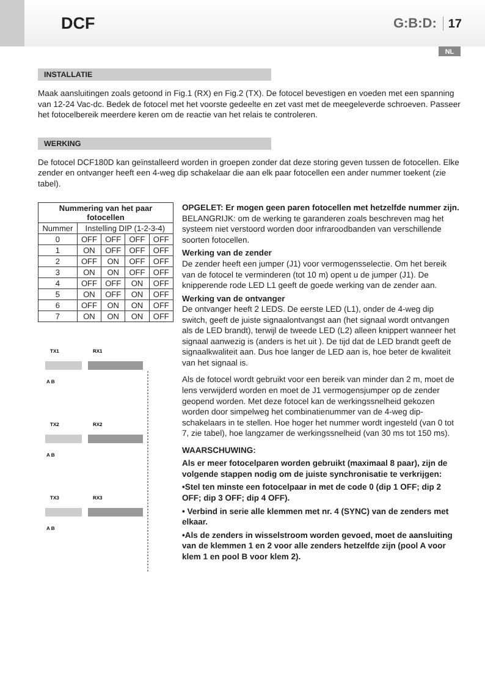DCF
G:B:D: 17
NL
INSTALLATIE
Maak aansluitingen zoals getoond in Fig.1 (RX) en Fig.2 (TX). De fotocel bevestigen en voeden met een spanning van 12-24 Vac-dc. Bedek de fotocel met het voorste gedeelte en zet vast met de meegeleverde schroeven. Passeer het fotocelbereik meerdere keren om de reactie van het relais te controleren.
WERKING
De fotocel DCF180D kan geïnstalleerd worden in groepen zonder dat deze storing geven tussen de fotocellen. Elke zender en ontvanger heeft een 4-weg dip schakelaar die aan elk paar fotocellen een ander nummer toekent (zie tabel).
| Nummering van het paar fotocellen | | | | |
| --- | --- | --- | --- | --- |
| Nummer | Instelling DIP (1-2-3-4) | | | |
| 0 | OFF | OFF | OFF | OFF |
| 1 | ON | OFF | OFF | OFF |
| 2 | OFF | ON | OFF | OFF |
| 3 | ON | ON | OFF | OFF |
| 4 | OFF | OFF | ON | OFF |
| 5 | ON | OFF | ON | OFF |
| 6 | OFF | ON | ON | OFF |
| 7 | ON | ON | ON | OFF |
TX1
RX1
A B
TX2
RX2
A B
TX3
RX3
A B
OPGELET: Er mogen geen paren fotocellen met hetzelfde nummer zijn.
BELANGRIJK: om de werking te garanderen zoals beschreven mag het systeem niet verstoord worden door infraroodbanden van verschillende soorten fotocellen.
Werking van de zender
De zender heeft een jumper (J1) voor vermogensselectie. Om het bereik van de fotocel te verminderen (tot 10 m) opent u de jumper (J1). De knipperende rode LED L1 geeft de goede werking van de zender aan.
Werking van de ontvanger
De ontvanger heeft 2 LEDS. De eerste LED (L1), onder de 4-weg dip switch, geeft de juiste signaalontvangst aan (het signaal wordt ontvangen als de LED brandt), terwijl de tweede LED (L2) alleen knippert wanneer het signaal aanwezig is (anders is het uit ). De tijd dat de LED brandt geeft de signaalkwaliteit aan. Dus hoe langer de LED aan is, hoe beter de kwaliteit van het signaal is.
Als de fotocel wordt gebruikt voor een bereik van minder dan 2 m, moet de lens verwijderd worden en moet de J1 vermogensjumper op de zender geopend worden. Met deze fotocel kan de werkingssnelheid gekozen worden door simpelweg het combinatienummer van de 4-weg dip-schakelaars in te stellen. Hoe hoger het nummer wordt ingesteld (van 0 tot 7, zie tabel), hoe langzamer de werkingssnelheid (van 30 ms tot 150 ms).
WAARSCHUWING:
Als er meer fotocelparen worden gebruikt (maximaal 8 paar), zijn de volgende stappen nodig om de juiste synchronisatie te verkrijgen:
•Stel ten minste een fotocelpaar in met de code 0 (dip 1 OFF; dip 2 OFF; dip 3 OFF; dip 4 OFF).
• Verbind in serie alle klemmen met nr. 4 (SYNC) van de zenders met elkaar.
•Als de zenders in wisselstroom worden gevoed, moet de aansluiting van de klemmen 1 en 2 voor alle zenders hetzelfde zijn (pool A voor klem 1 en pool B voor klem 2).